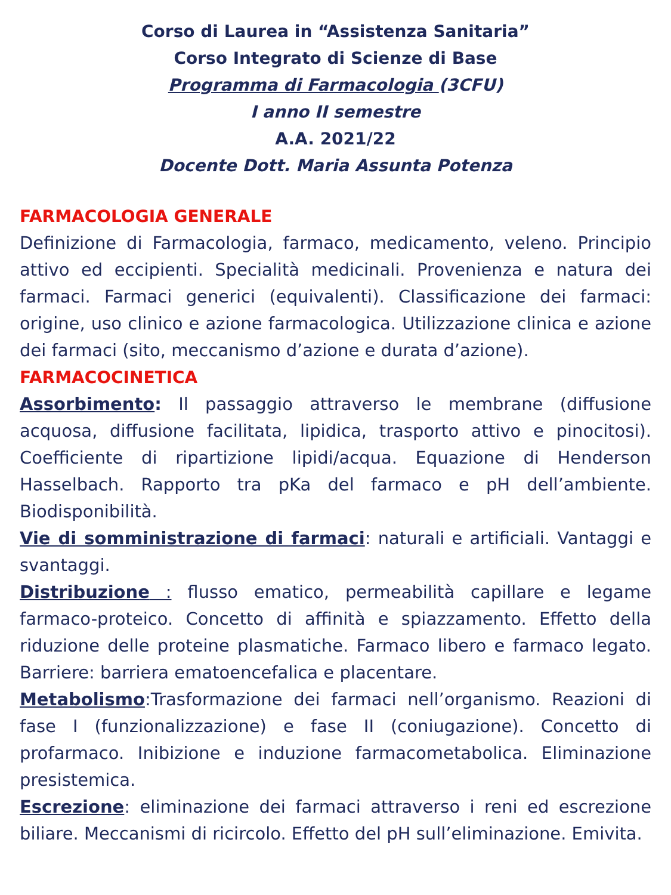Corso di Laurea in “Assistenza Sanitaria”
Corso Integrato di Scienze di Base
Programma di Farmacologia (3CFU)
I anno II semestre
A.A. 2021/22
Docente Dott. Maria Assunta Potenza
FARMACOLOGIA GENERALE
Definizione di Farmacologia, farmaco, medicamento, veleno. Principio attivo ed eccipienti. Specialità medicinali. Provenienza e natura dei farmaci. Farmaci generici (equivalenti). Classificazione dei farmaci: origine, uso clinico e azione farmacologica. Utilizzazione clinica e azione dei farmaci (sito, meccanismo d’azione e durata d’azione).
FARMACOCINETICA
Assorbimento: Il passaggio attraverso le membrane (diffusione acquosa, diffusione facilitata, lipidica, trasporto attivo e pinocitosi). Coefficiente di ripartizione lipidi/acqua. Equazione di Henderson Hasselbach. Rapporto tra pKa del farmaco e pH dell’ambiente. Biodisponibilità.
Vie di somministrazione di farmaci: naturali e artificiali. Vantaggi e svantaggi.
Distribuzione : flusso ematico, permeabilità capillare e legame farmaco-proteico. Concetto di affinità e spiazzamento. Effetto della riduzione delle proteine plasmatiche. Farmaco libero e farmaco legato. Barriere: barriera ematoencefalica e placentare.
Metabolismo:Trasformazione dei farmaci nell’organismo. Reazioni di fase I (funzionalizzazione) e fase II (coniugazione). Concetto di profarmaco. Inibizione e induzione farmacometabolica. Eliminazione presistemica.
Escrezione: eliminazione dei farmaci attraverso i reni ed escrezione biliare. Meccanismi di ricircolo. Effetto del pH sull’eliminazione. Emivita.